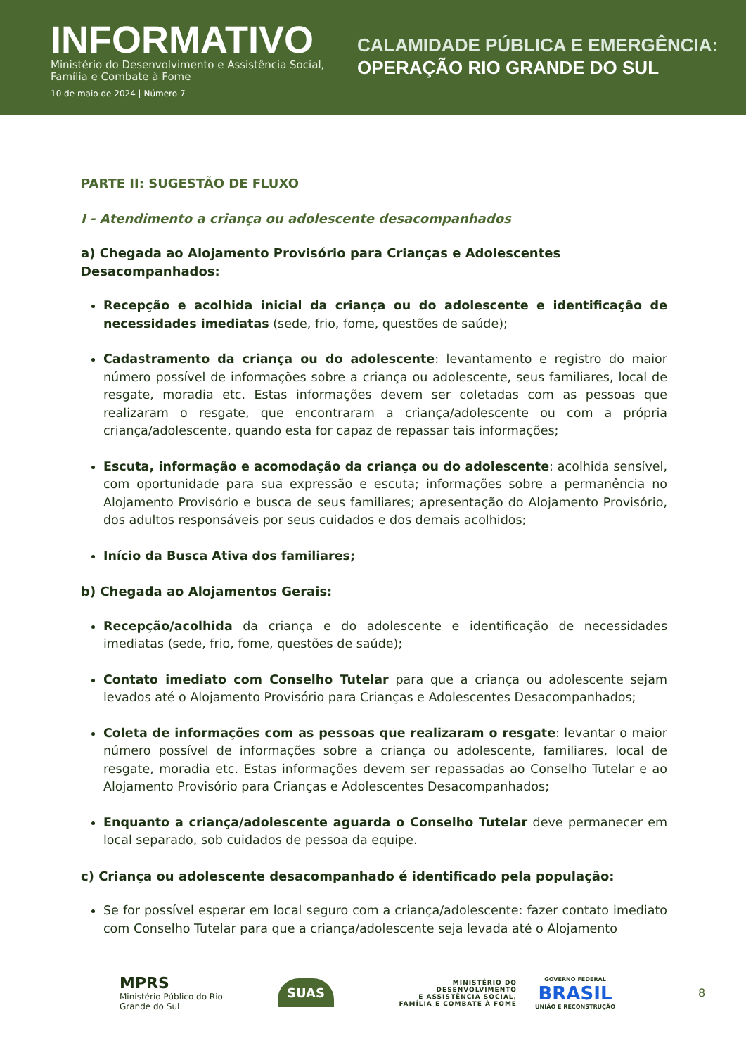INFORMATIVO
Ministério do Desenvolvimento e Assistência Social, Família e Combate à Fome
10 de maio de 2024 | Número 7
CALAMIDADE PÚBLICA E EMERGÊNCIA:
OPERAÇÃO RIO GRANDE DO SUL
PARTE II: SUGESTÃO DE FLUXO
I - Atendimento a criança ou adolescente desacompanhados
a) Chegada ao Alojamento Provisório para Crianças e Adolescentes Desacompanhados:
Recepção e acolhida inicial da criança ou do adolescente e identificação de necessidades imediatas (sede, frio, fome, questões de saúde);
Cadastramento da criança ou do adolescente: levantamento e registro do maior número possível de informações sobre a criança ou adolescente, seus familiares, local de resgate, moradia etc. Estas informações devem ser coletadas com as pessoas que realizaram o resgate, que encontraram a criança/adolescente ou com a própria criança/adolescente, quando esta for capaz de repassar tais informações;
Escuta, informação e acomodação da criança ou do adolescente: acolhida sensível, com oportunidade para sua expressão e escuta; informações sobre a permanência no Alojamento Provisório e busca de seus familiares; apresentação do Alojamento Provisório, dos adultos responsáveis por seus cuidados e dos demais acolhidos;
Início da Busca Ativa dos familiares;
b) Chegada ao Alojamentos Gerais:
Recepção/acolhida da criança e do adolescente e identificação de necessidades imediatas (sede, frio, fome, questões de saúde);
Contato imediato com Conselho Tutelar para que a criança ou adolescente sejam levados até o Alojamento Provisório para Crianças e Adolescentes Desacompanhados;
Coleta de informações com as pessoas que realizaram o resgate: levantar o maior número possível de informações sobre a criança ou adolescente, familiares, local de resgate, moradia etc. Estas informações devem ser repassadas ao Conselho Tutelar e ao Alojamento Provisório para Crianças e Adolescentes Desacompanhados;
Enquanto a criança/adolescente aguarda o Conselho Tutelar deve permanecer em local separado, sob cuidados de pessoa da equipe.
c) Criança ou adolescente desacompanhado é identificado pela população:
Se for possível esperar em local seguro com a criança/adolescente: fazer contato imediato com Conselho Tutelar para que a criança/adolescente seja levada até o Alojamento
MPRS
Ministério Público do Rio Grande do Sul
SUAS
MINISTÉRIO DO
DESENVOLVIMENTO
E ASSISTÊNCIA SOCIAL,
FAMÍLIA E COMBATE À FOME
GOVERNO FEDERAL
BRASIL
UNIÃO E RECONSTRUÇÃO
8